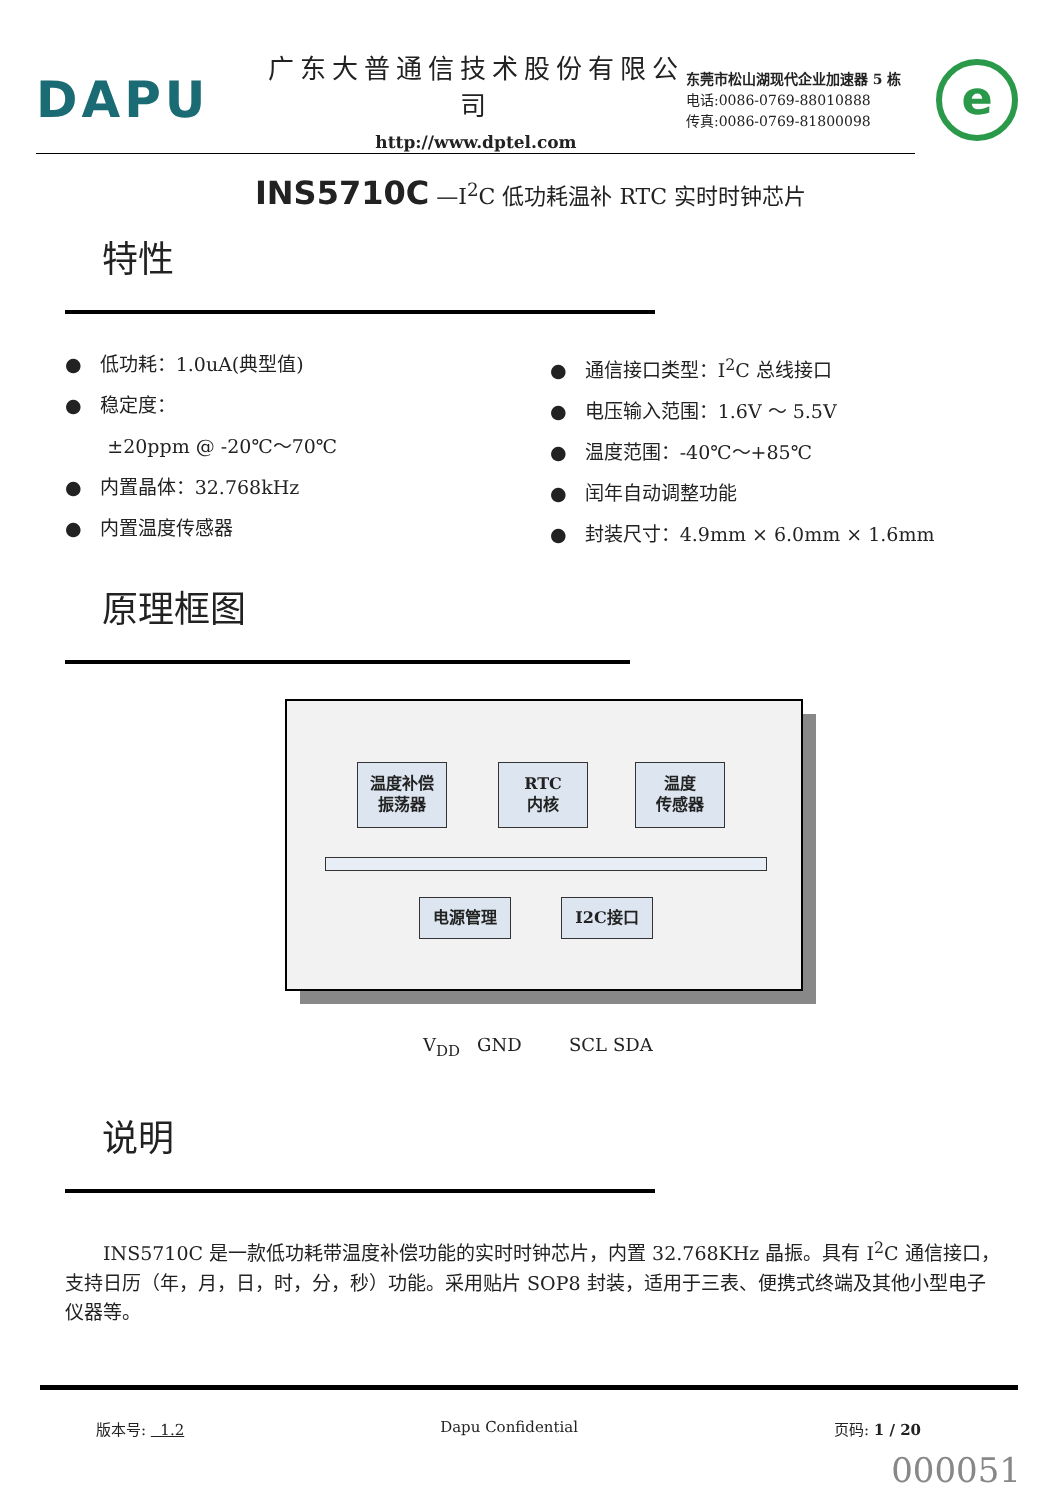DAPU
广东大普通信技术股份有限公司
http://www.dptel.com
东莞市松山湖现代企业加速器 5 栋
电话:0086-0769-88010888
传真:0086-0769-81800098
e
INS5710C —I<sup>2</sup>C 低功耗温补 RTC 实时时钟芯片
特性
● 低功耗：1.0uA(典型值)
● 稳定度：
±20ppm @ -20℃～70℃
● 内置晶体：32.768kHz
● 内置温度传感器
● 通信接口类型：I<sup>2</sup>C 总线接口
● 电压输入范围：1.6V ～ 5.5V
● 温度范围：-40℃～+85℃
● 闰年自动调整功能
● 封装尺寸：4.9mm × 6.0mm × 1.6mm
原理框图
温度补偿
振荡器
RTC
内核
温度
传感器
电源管理 I2C接口
V<sub>DD</sub> GND SCL SDA
说明
INS5710C 是一款低功耗带温度补偿功能的实时时钟芯片，内置 32.768KHz 晶振。具有 I<sup>2</sup>C 通信接口，支持日历（年，月，日，时，分，秒）功能。采用贴片 SOP8 封装，适用于三表、便携式终端及其他小型电子仪器等。
版本号: 1.2 Dapu Confidential 页码: 1 / 20
000051